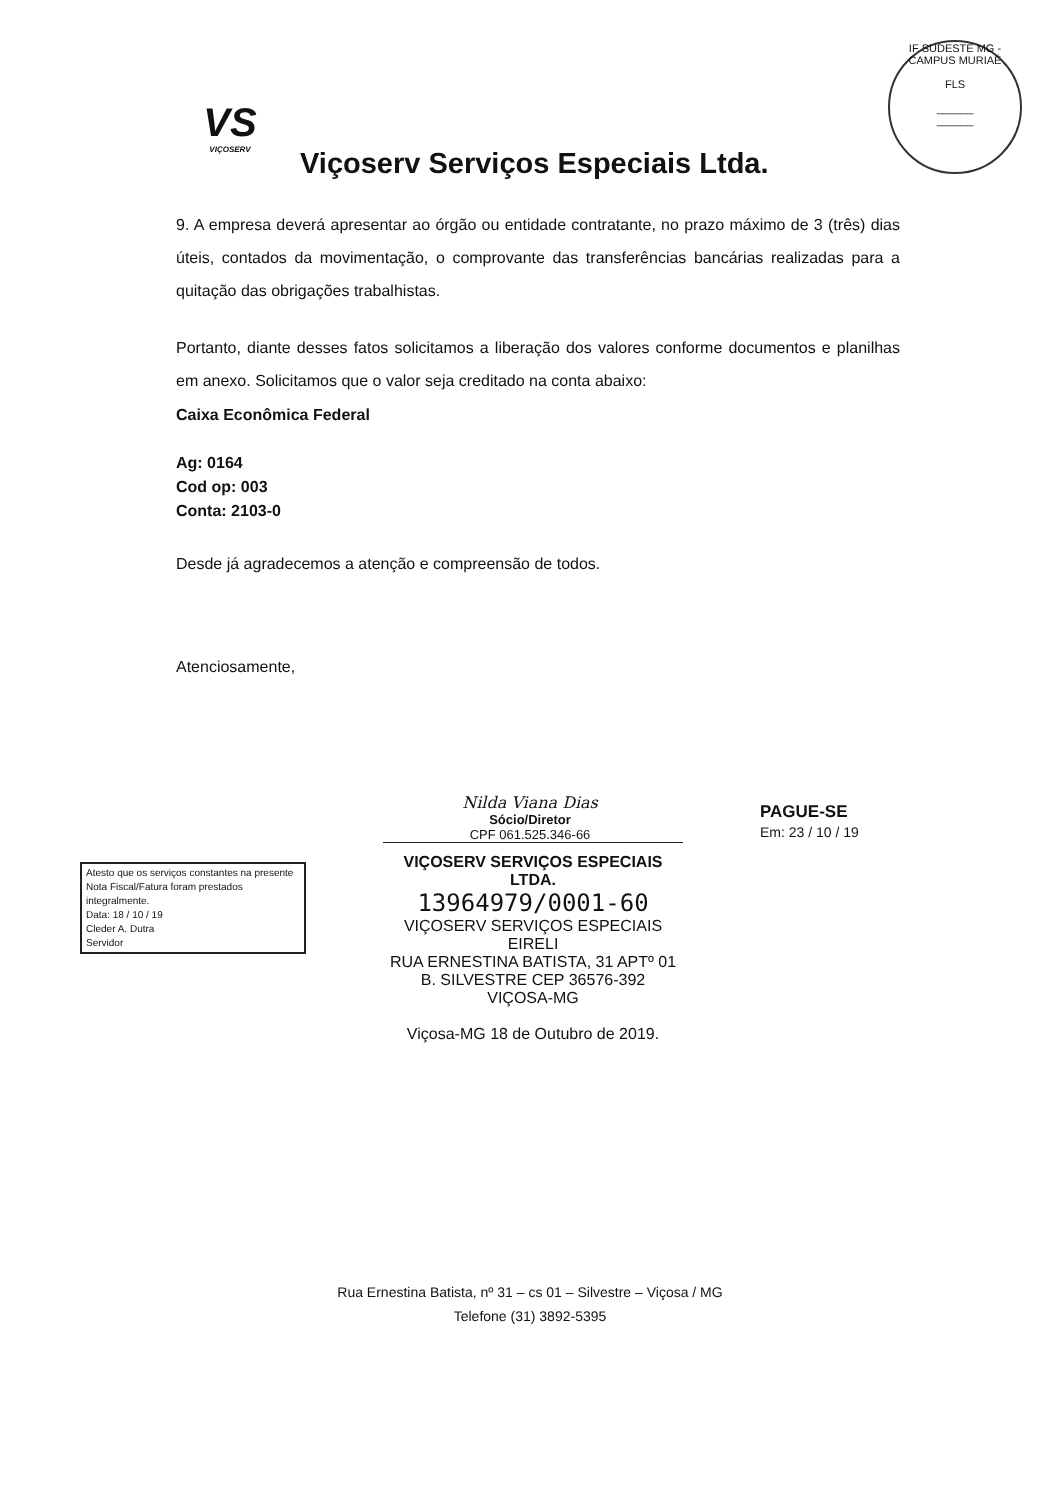IF SUDESTE MG - CAMPUS MURIAÉ
FLS
______
______
VS
VIÇOSERV
Viçoserv Serviços Especiais Ltda.
9. A empresa deverá apresentar ao órgão ou entidade contratante, no prazo máximo de 3 (três) dias úteis, contados da movimentação, o comprovante das transferências bancárias realizadas para a quitação das obrigações trabalhistas.
Portanto, diante desses fatos solicitamos a liberação dos valores conforme documentos e planilhas em anexo. Solicitamos que o valor seja creditado na conta abaixo:
Caixa Econômica Federal
Ag: 0164
Cod op: 003
Conta: 2103-0
Desde já agradecemos a atenção e compreensão de todos.
Atenciosamente,
Nilda Viana Dias
Sócio/Diretor
CPF 061.525.346-66
Atesto que os serviços constantes na presente Nota Fiscal/Fatura foram prestados integralmente.
Data: 18 / 10 / 19
Cleder A. Dutra
Servidor
VIÇOSERV SERVIÇOS ESPECIAIS LTDA.
13964979/0001-60
VIÇOSERV SERVIÇOS ESPECIAIS
EIRELI
RUA ERNESTINA BATISTA, 31 APTº 01
B. SILVESTRE CEP 36576-392
VIÇOSA-MG
Viçosa-MG 18 de Outubro de 2019.
PAGUE-SE
Em: 23 / 10 / 19
Rua Ernestina Batista, nº 31 – cs 01 – Silvestre – Viçosa / MG
Telefone (31) 3892-5395